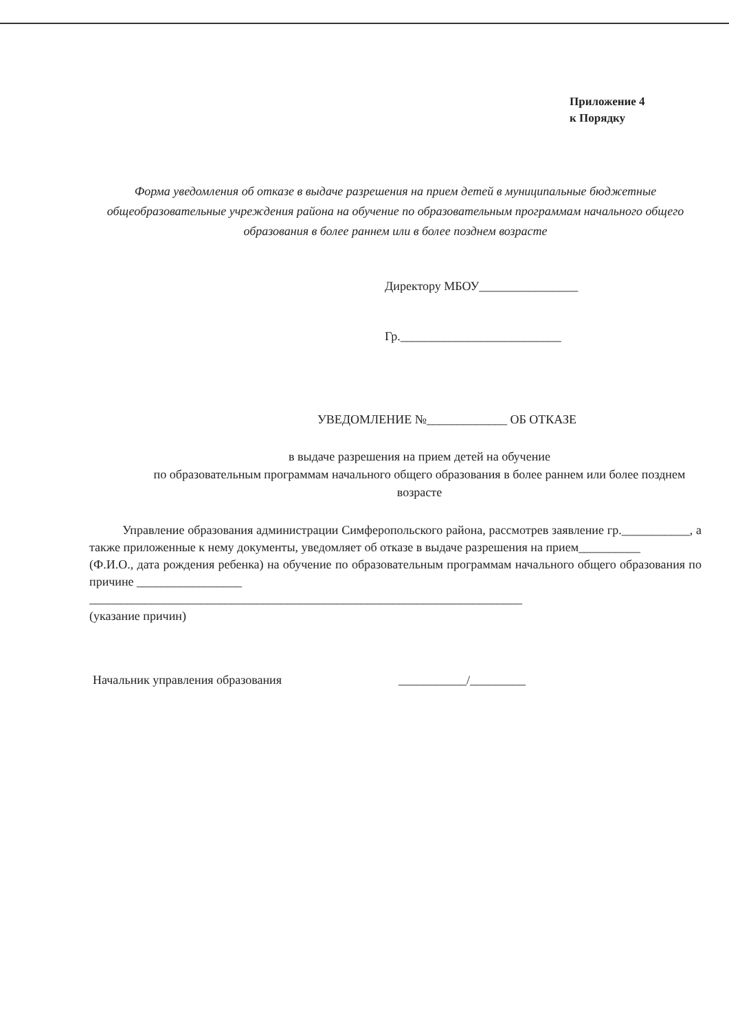Приложение 4
к Порядку
Форма уведомления об отказе в выдаче разрешения на прием детей в муниципальные бюджетные общеобразовательные учреждения района на обучение по образовательным программам начального общего образования в более раннем или в более позднем возрасте
Директору МБОУ________________
Гр.__________________________
УВЕДОМЛЕНИЕ №_____________ ОБ ОТКАЗЕ
в выдаче разрешения на прием детей на обучение
по образовательным программам начального общего образования в более раннем или более позднем возрасте
Управление образования администрации Симферопольского района, рассмотрев заявление гр.___________, а также приложенные к нему документы, уведомляет об отказе в выдаче разрешения на прием__________
(Ф.И.О., дата рождения ребенка) на обучение по образовательным программам начального общего образования по причине _________________
______________________________________________________________________
(указание причин)
Начальник управления образования ___________/_________